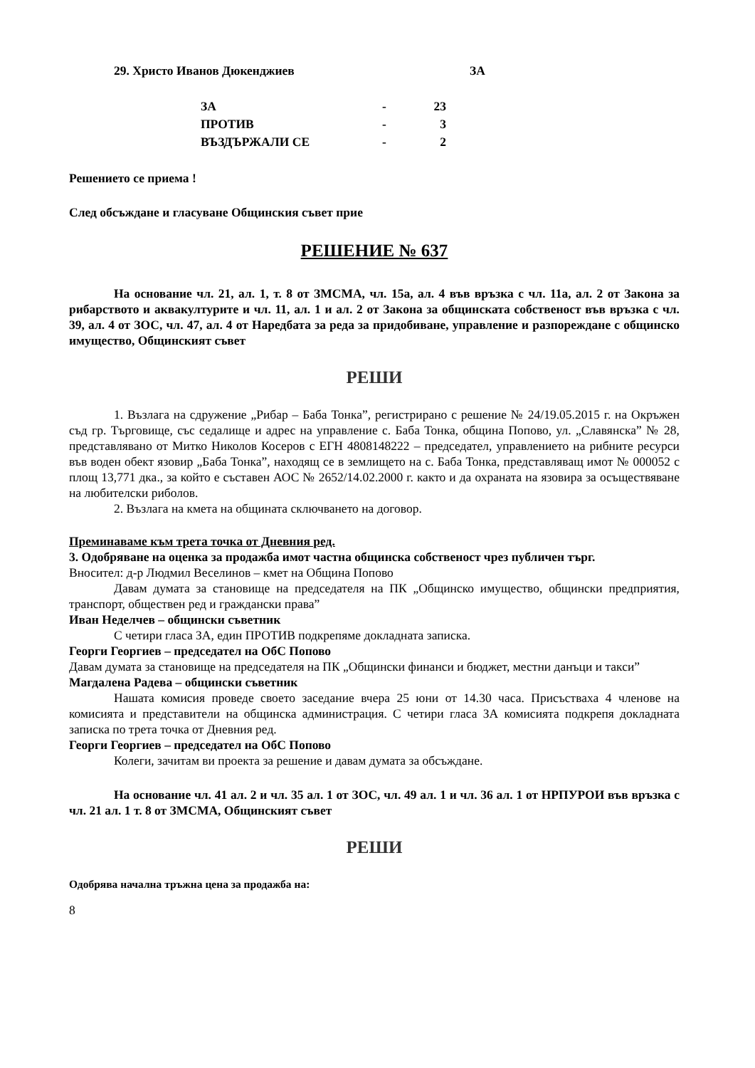29. Христо Иванов Дюкенджиев ЗА
| ЗА | - | 23 |
| ПРОТИВ | - | 3 |
| ВЪЗДЪРЖАЛИ СЕ | - | 2 |
Решението се приема !
След обсъждане и гласуване Общинския съвет прие
РЕШЕНИЕ № 637
На основание чл. 21, ал. 1, т. 8 от ЗМСМА, чл. 15а, ал. 4 във връзка с чл. 11а, ал. 2 от Закона за рибарството и аквакултурите и чл. 11, ал. 1 и ал. 2 от Закона за общинската собственост във връзка с чл. 39, ал. 4 от ЗОС, чл. 47, ал. 4 от Наредбата за реда за придобиване, управление и разпореждане с общинско имущество, Общинският съвет
РЕШИ
1. Възлага на сдружение „Рибар – Баба Тонка”, регистрирано с решение № 24/19.05.2015 г. на Окръжен съд гр. Търговище, със седалище и адрес на управление с. Баба Тонка, община Попово, ул. „Славянска” № 28, представлявано от Митко Николов Косеров с ЕГН 4808148222 – председател, управлението на рибните ресурси във воден обект язовир „Баба Тонка”, находящ се в землището на с. Баба Тонка, представляващ имот № 000052 с площ 13,771 дка., за който е съставен АОС № 2652/14.02.2000 г. както и да охраната на язовира за осъществяване на любителски риболов.
2. Възлага на кмета на общината сключването на договор.
Преминаваме към трета точка от Дневния ред.
3. Одобряване на оценка за продажба имот частна общинска собственост чрез публичен търг.
Вносител: д-р Людмил Веселинов – кмет на Община Попово
Давам думата за становище на председателя на ПК „Общинско имущество, общински предприятия, транспорт, обществен ред и граждански права”
Иван Неделчев – общински съветник
С четири гласа ЗА, един ПРОТИВ подкрепяме докладната записка.
Георги Георгиев – председател на ОбС Попово
Давам думата за становище на председателя на ПК „Общински финанси и бюджет, местни данъци и такси”
Магдалена Радева – общински съветник
Нашата комисия проведе своето заседание вчера 25 юни от 14.30 часа. Присъстваха 4 членове на комисията и представители на общинска администрация. С четири гласа ЗА комисията подкрепя докладната записка по трета точка от Дневния ред.
Георги Георгиев – председател на ОбС Попово
Колеги, зачитам ви проекта за решение и давам думата за обсъждане.
На основание чл. 41 ал. 2 и чл. 35 ал. 1 от ЗОС, чл. 49 ал. 1 и чл. 36 ал. 1 от НРПУРОИ във връзка с чл. 21 ал. 1 т. 8 от ЗМСМА, Общинският съвет
РЕШИ
Одобрява начална тръжна цена за продажба на:
8